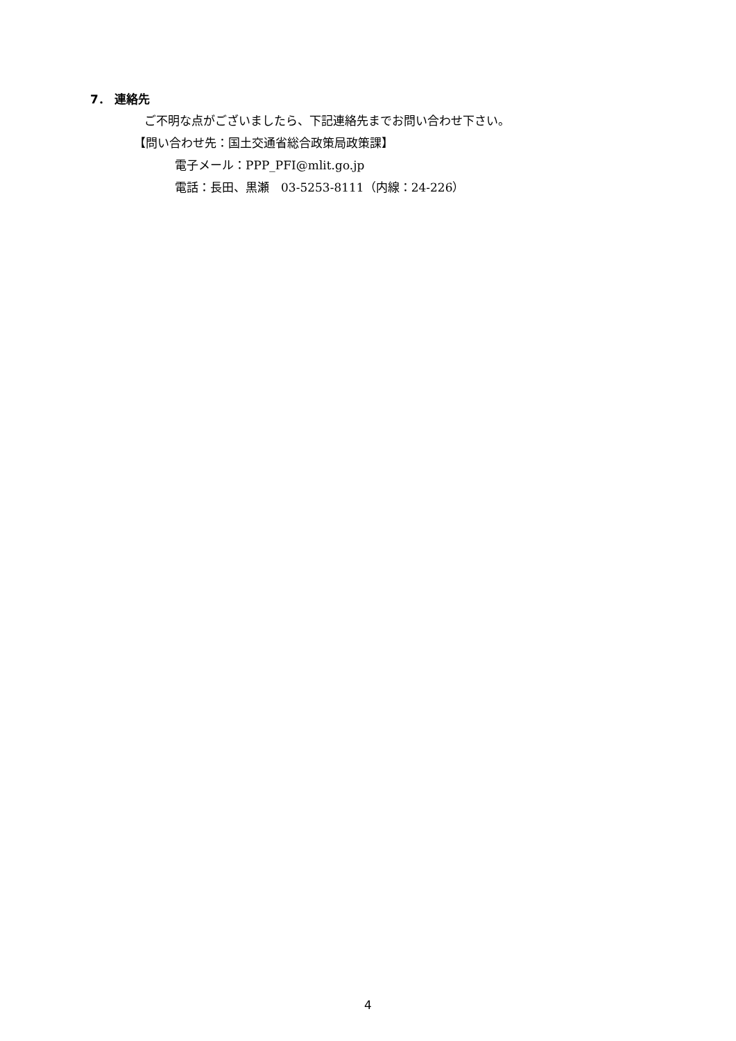7． 連絡先
ご不明な点がございましたら、下記連絡先までお問い合わせ下さい。
【問い合わせ先：国土交通省総合政策局政策課】
電子メール：PPP_PFI@mlit.go.jp
電話：長田、黒瀬　03-5253-8111（内線：24-226）
4